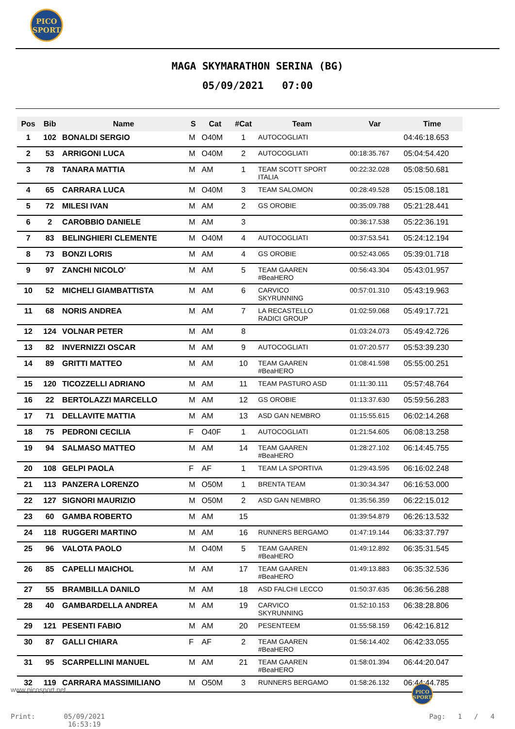PICO
SPORT
MAGA SKYMARATHON SERINA (BG)
05/09/2021 07:00
| Pos | Bib | Name | S | Cat | #Cat | Team | Var | Time |
| --- | --- | --- | --- | --- | --- | --- | --- | --- |
| 1 | 102 | BONALDI SERGIO | M | O40M | 1 | AUTOCOGLIATI | | 04:46:18.653 |
| 2 | 53 | ARRIGONI LUCA | M | O40M | 2 | AUTOCOGLIATI | 00:18:35.767 | 05:04:54.420 |
| 3 | 78 | TANARA MATTIA | M | AM | 1 | TEAM SCOTT SPORT ITALIA | 00:22:32.028 | 05:08:50.681 |
| 4 | 65 | CARRARA LUCA | M | O40M | 3 | TEAM SALOMON | 00:28:49.528 | 05:15:08.181 |
| 5 | 72 | MILESI IVAN | M | AM | 2 | GS OROBIE | 00:35:09.788 | 05:21:28.441 |
| 6 | 2 | CAROBBIO DANIELE | M | AM | 3 | | 00:36:17.538 | 05:22:36.191 |
| 7 | 83 | BELINGHIERI CLEMENTE | M | O40M | 4 | AUTOCOGLIATI | 00:37:53.541 | 05:24:12.194 |
| 8 | 73 | BONZI LORIS | M | AM | 4 | GS OROBIE | 00:52:43.065 | 05:39:01.718 |
| 9 | 97 | ZANCHI NICOLO' | M | AM | 5 | TEAM GAAREN #BeaHERO | 00:56:43.304 | 05:43:01.957 |
| 10 | 52 | MICHELI GIAMBATTISTA | M | AM | 6 | CARVICO SKYRUNNING | 00:57:01.310 | 05:43:19.963 |
| 11 | 68 | NORIS ANDREA | M | AM | 7 | LA RECASTELLO RADICI GROUP | 01:02:59.068 | 05:49:17.721 |
| 12 | 124 | VOLNAR PETER | M | AM | 8 | | 01:03:24.073 | 05:49:42.726 |
| 13 | 82 | INVERNIZZI OSCAR | M | AM | 9 | AUTOCOGLIATI | 01:07:20.577 | 05:53:39.230 |
| 14 | 89 | GRITTI MATTEO | M | AM | 10 | TEAM GAAREN #BeaHERO | 01:08:41.598 | 05:55:00.251 |
| 15 | 120 | TICOZZELLI ADRIANO | M | AM | 11 | TEAM PASTURO ASD | 01:11:30.111 | 05:57:48.764 |
| 16 | 22 | BERTOLAZZI MARCELLO | M | AM | 12 | GS OROBIE | 01:13:37.630 | 05:59:56.283 |
| 17 | 71 | DELLAVITE MATTIA | M | AM | 13 | ASD GAN NEMBRO | 01:15:55.615 | 06:02:14.268 |
| 18 | 75 | PEDRONI CECILIA | F | O40F | 1 | AUTOCOGLIATI | 01:21:54.605 | 06:08:13.258 |
| 19 | 94 | SALMASO MATTEO | M | AM | 14 | TEAM GAAREN #BeaHERO | 01:28:27.102 | 06:14:45.755 |
| 20 | 108 | GELPI PAOLA | F | AF | 1 | TEAM LA SPORTIVA | 01:29:43.595 | 06:16:02.248 |
| 21 | 113 | PANZERA LORENZO | M | O50M | 1 | BRENTA TEAM | 01:30:34.347 | 06:16:53.000 |
| 22 | 127 | SIGNORI MAURIZIO | M | O50M | 2 | ASD GAN NEMBRO | 01:35:56.359 | 06:22:15.012 |
| 23 | 60 | GAMBA ROBERTO | M | AM | 15 | | 01:39:54.879 | 06:26:13.532 |
| 24 | 118 | RUGGERI MARTINO | M | AM | 16 | RUNNERS BERGAMO | 01:47:19.144 | 06:33:37.797 |
| 25 | 96 | VALOTA PAOLO | M | O40M | 5 | TEAM GAAREN #BeaHERO | 01:49:12.892 | 06:35:31.545 |
| 26 | 85 | CAPELLI MAICHOL | M | AM | 17 | TEAM GAAREN #BeaHERO | 01:49:13.883 | 06:35:32.536 |
| 27 | 55 | BRAMBILLA DANILO | M | AM | 18 | ASD FALCHI LECCO | 01:50:37.635 | 06:36:56.288 |
| 28 | 40 | GAMBARDELLA ANDREA | M | AM | 19 | CARVICO SKYRUNNING | 01:52:10.153 | 06:38:28.806 |
| 29 | 121 | PESENTI FABIO | M | AM | 20 | PESENTEEM | 01:55:58.159 | 06:42:16.812 |
| 30 | 87 | GALLI CHIARA | F | AF | 2 | TEAM GAAREN #BeaHERO | 01:56:14.402 | 06:42:33.055 |
| 31 | 95 | SCARPELLINI MANUEL | M | AM | 21 | TEAM GAAREN #BeaHERO | 01:58:01.394 | 06:44:20.047 |
| 32 | 119 | CARRARA MASSIMILIANO | M | O50M | 3 | RUNNERS BERGAMO | 01:58:26.132 | 06:44:44.785 |
www.picosport.net
PICO
SPORT
Print: 05/09/2021
16:53:19
Pag: 1 / 4